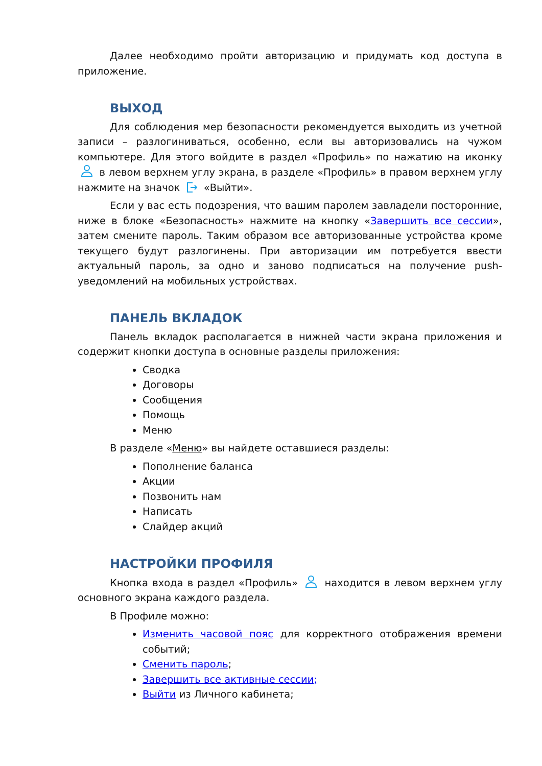Далее необходимо пройти авторизацию и придумать код доступа в приложение.
ВЫХОД
Для соблюдения мер безопасности рекомендуется выходить из учетной записи – разлогиниваться, особенно, если вы авторизовались на чужом компьютере. Для этого войдите в раздел «Профиль» по нажатию на иконку в левом верхнем углу экрана, в разделе «Профиль» в правом верхнем углу нажмите на значок «Выйти».
Если у вас есть подозрения, что вашим паролем завладели посторонние, ниже в блоке «Безопасность» нажмите на кнопку «Завершить все сессии», затем смените пароль. Таким образом все авторизованные устройства кроме текущего будут разлогинены. При авторизации им потребуется ввести актуальный пароль, за одно и заново подписаться на получение push-уведомлений на мобильных устройствах.
ПАНЕЛЬ ВКЛАДОК
Панель вкладок располагается в нижней части экрана приложения и содержит кнопки доступа в основные разделы приложения:
Сводка
Договоры
Сообщения
Помощь
Меню
В разделе «Меню» вы найдете оставшиеся разделы:
Пополнение баланса
Акции
Позвонить нам
Написать
Слайдер акций
НАСТРОЙКИ ПРОФИЛЯ
Кнопка входа в раздел «Профиль» находится в левом верхнем углу основного экрана каждого раздела.
В Профиле можно:
Изменить часовой пояс для корректного отображения времени событий;
Сменить пароль;
Завершить все активные сессии;
Выйти из Личного кабинета;